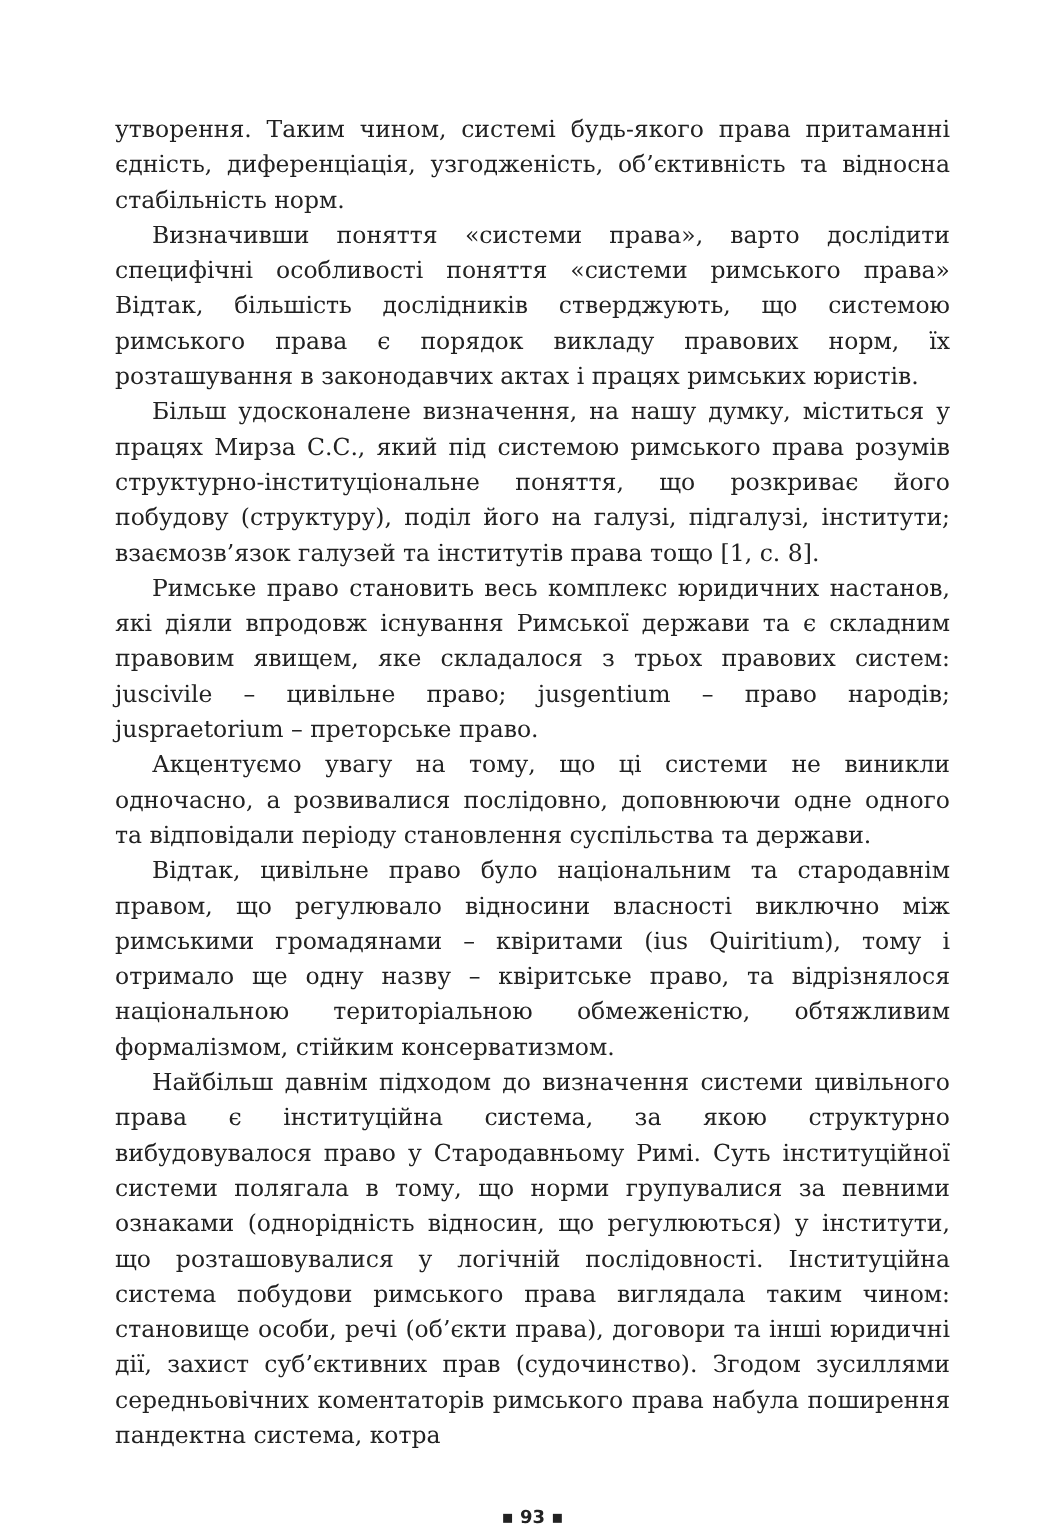утворення. Таким чином, системі будь-якого права притаманні єдність, диференціація, узгодженість, об’єктивність та відносна стабільність норм.
Визначивши поняття «системи права», варто дослідити специфічні особливості поняття «системи римського права» Відтак, більшість дослідників стверджують, що системою римського права є порядок викладу правових норм, їх розташування в законодавчих актах і працях римських юристів.
Більш удосконалене визначення, на нашу думку, міститься у працях Мирза С.С., який під системою римського права розумів структурно-інституціональне поняття, що розкриває його побудову (структуру), поділ його на галузі, підгалузі, інститути; взаємозв’язок галузей та інститутів права тощо [1, с. 8].
Римське право становить весь комплекс юридичних настанов, які діяли впродовж існування Римської держави та є складним правовим явищем, яке складалося з трьох правових систем: juscivile – цивільне право; jusgentium – право народів; juspraetorium – преторське право.
Акцентуємо увагу на тому, що ці системи не виникли одночасно, а розвивалися послідовно, доповнюючи одне одного та відповідали періоду становлення суспільства та держави.
Відтак, цивільне право було національним та стародавнім правом, що регулювало відносини власності виключно між римськими громадянами – квіритами (ius Quiritium), тому і отримало ще одну назву – квіритське право, та відрізнялося національною територіальною обмеженістю, обтяжливим формалізмом, стійким консерватизмом.
Найбільш давнім підходом до визначення системи цивільного права є інституційна система, за якою структурно вибудовувалося право у Стародавньому Римі. Суть інституційної системи полягала в тому, що норми групувалися за певними ознаками (однорідність відносин, що регулюються) у інститути, що розташовувалися у логічній послідовності. Інституційна система побудови римського права виглядала таким чином: становище особи, речі (об’єкти права), договори та інші юридичні дії, захист суб’єктивних прав (судочинство). Згодом зусиллями середньовічних коментаторів римського права набула поширення пандектна система, котра
▪ 93 ▪